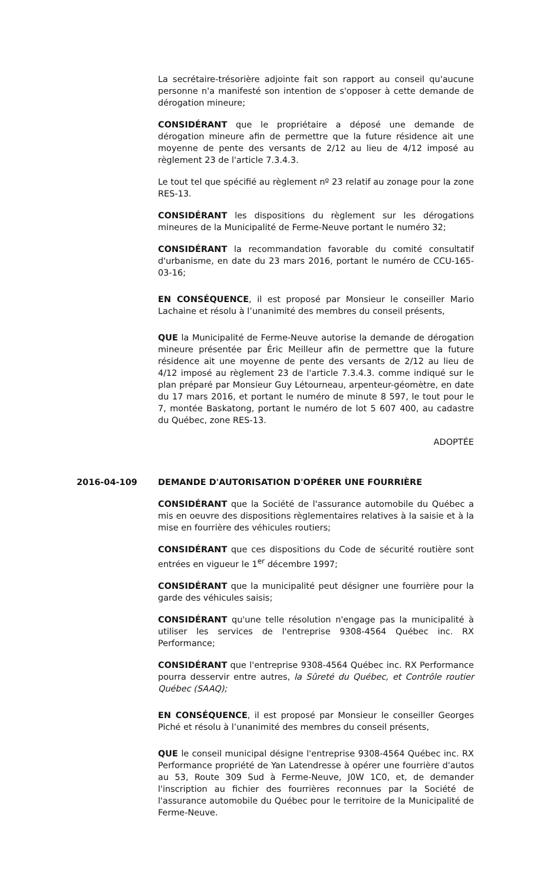La secrétaire-trésorière adjointe fait son rapport au conseil qu'aucune personne n'a manifesté son intention de s'opposer à cette demande de dérogation mineure;
CONSIDÉRANT que le propriétaire a déposé une demande de dérogation mineure afin de permettre que la future résidence ait une moyenne de pente des versants de 2/12 au lieu de 4/12 imposé au règlement 23 de l'article 7.3.4.3.
Le tout tel que spécifié au règlement nº 23 relatif au zonage pour la zone RES-13.
CONSIDÉRANT les dispositions du règlement sur les dérogations mineures de la Municipalité de Ferme-Neuve portant le numéro 32;
CONSIDÉRANT la recommandation favorable du comité consultatif d'urbanisme, en date du 23 mars 2016, portant le numéro de CCU-165-03-16;
EN CONSÉQUENCE, il est proposé par Monsieur le conseiller Mario Lachaine et résolu à l’unanimité des membres du conseil présents,
QUE la Municipalité de Ferme-Neuve autorise la demande de dérogation mineure présentée par Éric Meilleur afin de permettre que la future résidence ait une moyenne de pente des versants de 2/12 au lieu de 4/12 imposé au règlement 23 de l'article 7.3.4.3. comme indiqué sur le plan préparé par Monsieur Guy Létourneau, arpenteur-géomètre, en date du 17 mars 2016, et portant le numéro de minute 8 597, le tout pour le 7, montée Baskatong, portant le numéro de lot 5 607 400, au cadastre du Québec, zone RES-13.
ADOPTÉE
2016-04-109 DEMANDE D'AUTORISATION D'OPÉRER UNE FOURRIÈRE
CONSIDÉRANT que la Société de l'assurance automobile du Québec a mis en oeuvre des dispositions règlementaires relatives à la saisie et à la mise en fourrière des véhicules routiers;
CONSIDÉRANT que ces dispositions du Code de sécurité routière sont entrées en vigueur le 1<sup>er</sup> décembre 1997;
CONSIDÉRANT que la municipalité peut désigner une fourrière pour la garde des véhicules saisis;
CONSIDÉRANT qu'une telle résolution n'engage pas la municipalité à utiliser les services de l'entreprise 9308-4564 Québec inc. RX Performance;
CONSIDÉRANT que l'entreprise 9308-4564 Québec inc. RX Performance pourra desservir entre autres, la Sûreté du Québec, et Contrôle routier Québec (SAAQ);
EN CONSÉQUENCE, il est proposé par Monsieur le conseiller Georges Piché et résolu à l’unanimité des membres du conseil présents,
QUE le conseil municipal désigne l'entreprise 9308-4564 Québec inc. RX Performance propriété de Yan Latendresse à opérer une fourrière d'autos au 53, Route 309 Sud à Ferme-Neuve, J0W 1C0, et, de demander l'inscription au fichier des fourrières reconnues par la Société de l'assurance automobile du Québec pour le territoire de la Municipalité de Ferme-Neuve.